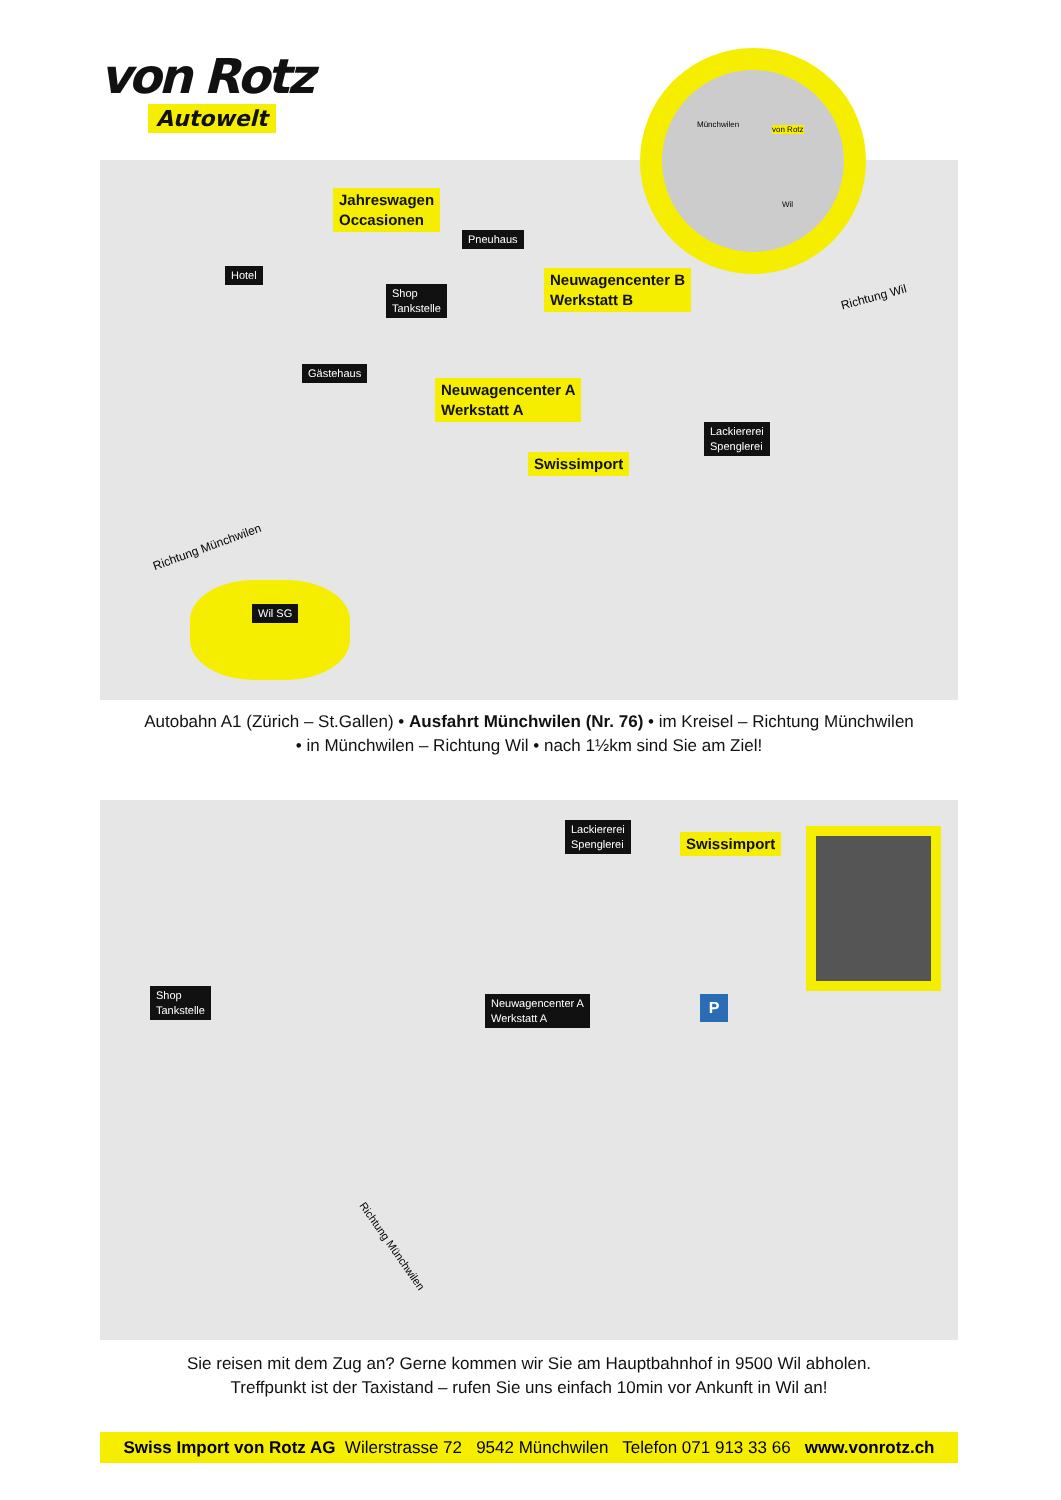von Rotz
Autowelt
Jahreswagen
Occasionen
Pneuhaus
Hotel
Shop
Tankstelle
Neuwagencenter B
Werkstatt B
Gästehaus
Neuwagencenter A
Werkstatt A
Lackiererei
Spenglerei
Swissimport
Richtung Wil
Richtung Münchwilen
Wil SG
Münchwilen
von Rotz
Wil
Autobahn A1 (Zürich – St.Gallen) • Ausfahrt Münchwilen (Nr. 76) • im Kreisel – Richtung Münchwilen
• in Münchwilen – Richtung Wil • nach 1½km sind Sie am Ziel!
Lackiererei
Spenglerei
Swissimport
Shop
Tankstelle
Neuwagencenter A
Werkstatt A
P
Richtung Münchwilen
Sie reisen mit dem Zug an? Gerne kommen wir Sie am Hauptbahnhof in 9500 Wil abholen.
Treffpunkt ist der Taxistand – rufen Sie uns einfach 10min vor Ankunft in Wil an!
Swiss Import von Rotz AG Wilerstrasse 72 9542 Münchwilen Telefon 071 913 33 66 www.vonrotz.ch